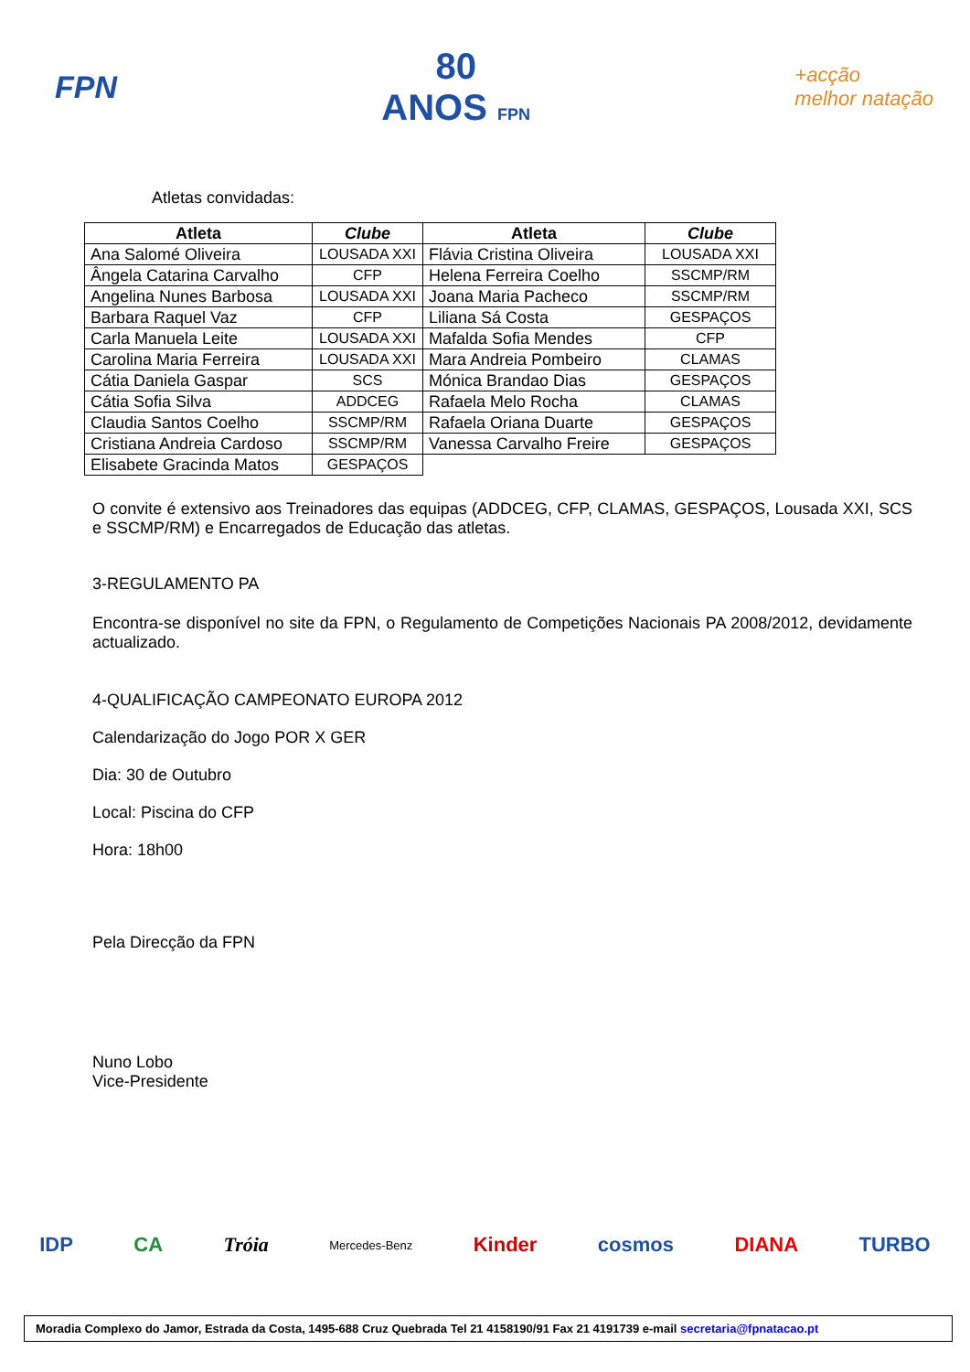FPN
80
ANOS FPN
+acção
melhor natação
Atletas convidadas:
| Atleta | Clube | Atleta | Clube |
| --- | --- | --- | --- |
| Ana Salomé Oliveira | LOUSADA XXI | Flávia Cristina Oliveira | LOUSADA XXI |
| Ângela Catarina Carvalho | CFP | Helena Ferreira Coelho | SSCMP/RM |
| Angelina Nunes Barbosa | LOUSADA XXI | Joana Maria Pacheco | SSCMP/RM |
| Barbara Raquel Vaz | CFP | Liliana Sá Costa | GESPAÇOS |
| Carla Manuela Leite | LOUSADA XXI | Mafalda Sofia Mendes | CFP |
| Carolina Maria Ferreira | LOUSADA XXI | Mara Andreia Pombeiro | CLAMAS |
| Cátia Daniela Gaspar | SCS | Mónica Brandao Dias | GESPAÇOS |
| Cátia Sofia Silva | ADDCEG | Rafaela Melo Rocha | CLAMAS |
| Claudia Santos Coelho | SSCMP/RM | Rafaela Oriana Duarte | GESPAÇOS |
| Cristiana Andreia Cardoso | SSCMP/RM | Vanessa Carvalho Freire | GESPAÇOS |
| Elisabete Gracinda Matos | GESPAÇOS | | |
O convite é extensivo aos Treinadores das equipas (ADDCEG, CFP, CLAMAS, GESPAÇOS, Lousada XXI, SCS e SSCMP/RM) e Encarregados de Educação das atletas.
3-REGULAMENTO PA
Encontra-se disponível no site da FPN, o Regulamento de Competições Nacionais PA 2008/2012, devidamente actualizado.
4-QUALIFICAÇÃO CAMPEONATO EUROPA 2012
Calendarização do Jogo POR X GER
Dia: 30 de Outubro
Local: Piscina do CFP
Hora: 18h00
Pela Direcção da FPN
Nuno Lobo
Vice-Presidente
IDP CA Tróia Mercedes-Benz Kinder cosmos DIANA TURBO
Moradia Complexo do Jamor, Estrada da Costa, 1495-688 Cruz Quebrada Tel 21 4158190/91 Fax 21 4191739 e-mail secretaria@fpnatacao.pt